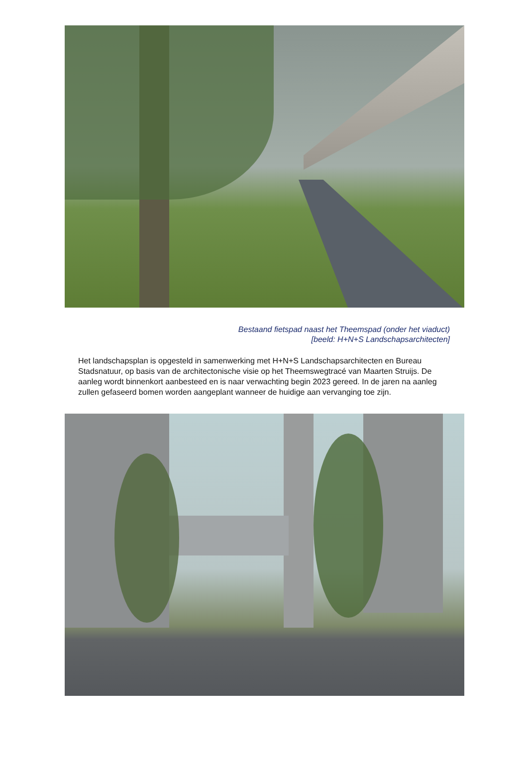Bestaand fietspad naast het Theemspad (onder het viaduct)
[beeld: H+N+S Landschapsarchitecten]
Het landschapsplan is opgesteld in samenwerking met H+N+S Landschapsarchitecten en Bureau Stadsnatuur, op basis van de architectonische visie op het Theemswegtracé van Maarten Struijs. De aanleg wordt binnenkort aanbesteed en is naar verwachting begin 2023 gereed. In de jaren na aanleg zullen gefaseerd bomen worden aangeplant wanneer de huidige aan vervanging toe zijn.